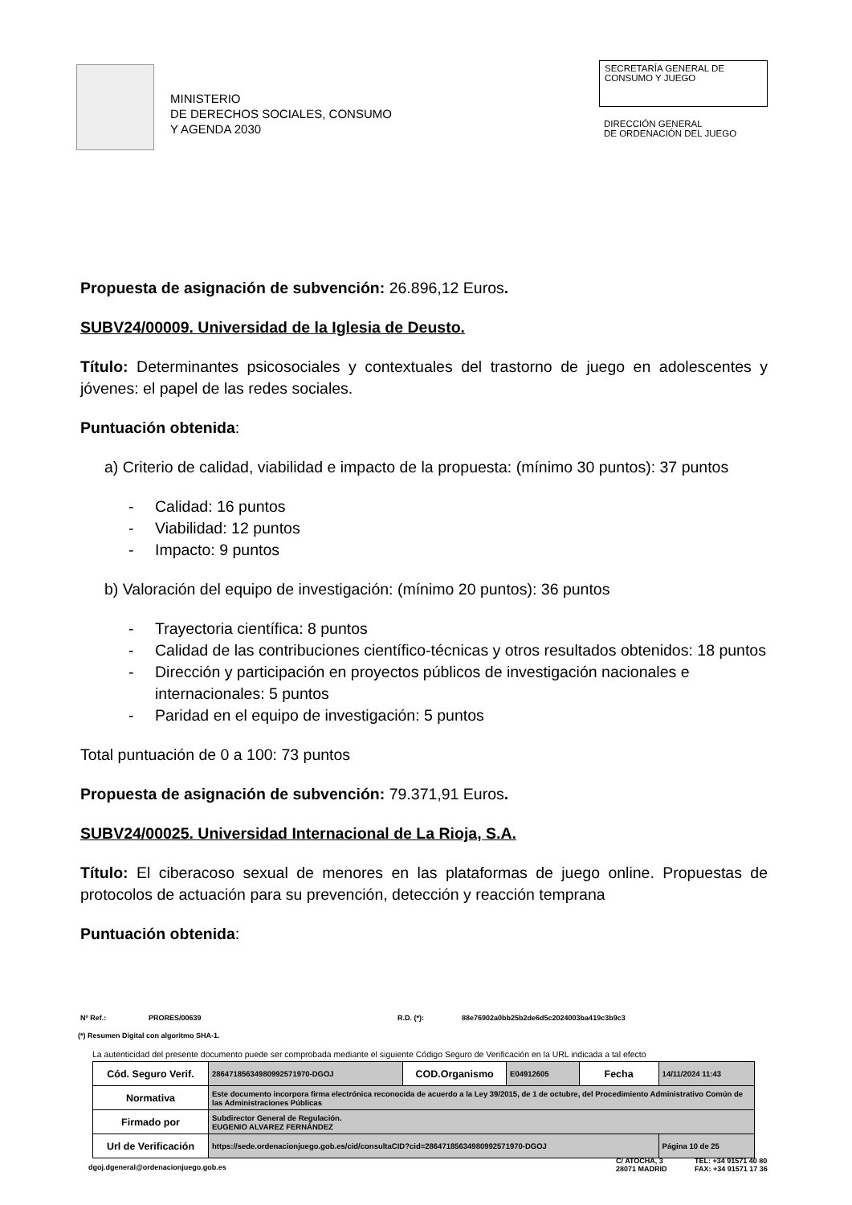MINISTERIO
DE DERECHOS SOCIALES, CONSUMO
Y AGENDA 2030
SECRETARÍA GENERAL DE
CONSUMO Y JUEGO
DIRECCIÓN GENERAL
DE ORDENACIÓN DEL JUEGO
Propuesta de asignación de subvención: 26.896,12 Euros.
SUBV24/00009. Universidad de la Iglesia de Deusto.
Título: Determinantes psicosociales y contextuales del trastorno de juego en adolescentes y jóvenes: el papel de las redes sociales.
Puntuación obtenida:
a) Criterio de calidad, viabilidad e impacto de la propuesta: (mínimo 30 puntos): 37 puntos
- Calidad: 16 puntos
- Viabilidad: 12 puntos
- Impacto: 9 puntos
b) Valoración del equipo de investigación: (mínimo 20 puntos): 36 puntos
- Trayectoria científica: 8 puntos
- Calidad de las contribuciones científico-técnicas y otros resultados obtenidos: 18 puntos
- Dirección y participación en proyectos públicos de investigación nacionales e internacionales: 5 puntos
- Paridad en el equipo de investigación: 5 puntos
Total puntuación de 0 a 100: 73 puntos
Propuesta de asignación de subvención: 79.371,91 Euros.
SUBV24/00025. Universidad Internacional de La Rioja, S.A.
Título: El ciberacoso sexual de menores en las plataformas de juego online. Propuestas de protocolos de actuación para su prevención, detección y reacción temprana
Puntuación obtenida:
Nº Ref.: PRORES/00639 R.D. (*): 88e76902a0bb25b2de6d5c2024003ba419c3b9c3
(*) Resumen Digital con algoritmo SHA-1.
La autenticidad del presente documento puede ser comprobada mediante el siguiente Código Seguro de Verificación en la URL indicada a tal efecto
| Cód. Seguro Verif. | 28647185634980992571970-DGOJ | COD.Organismo | E04912605 | Fecha | 14/11/2024 11:43 |
| Normativa | Este documento incorpora firma electrónica reconocida de acuerdo a la Ley 39/2015, de 1 de octubre, del Procedimiento Administrativo Común de las Administraciones Públicas | | | | |
| Firmado por | Subdirector General de Regulación. EUGENIO ALVAREZ FERNÁNDEZ | | | | |
| Url de Verificación | https://sede.ordenacionjuego.gob.es/cid/consultaCID?cid=28647185634980992571970-DGOJ | | | | Página 10 de 25 |
dgoj.dgeneral@ordenacionjuego.gob.es C/ ATOCHA, 3
28071 MADRID TEL: +34 91571 40 80
FAX: +34 91571 17 36